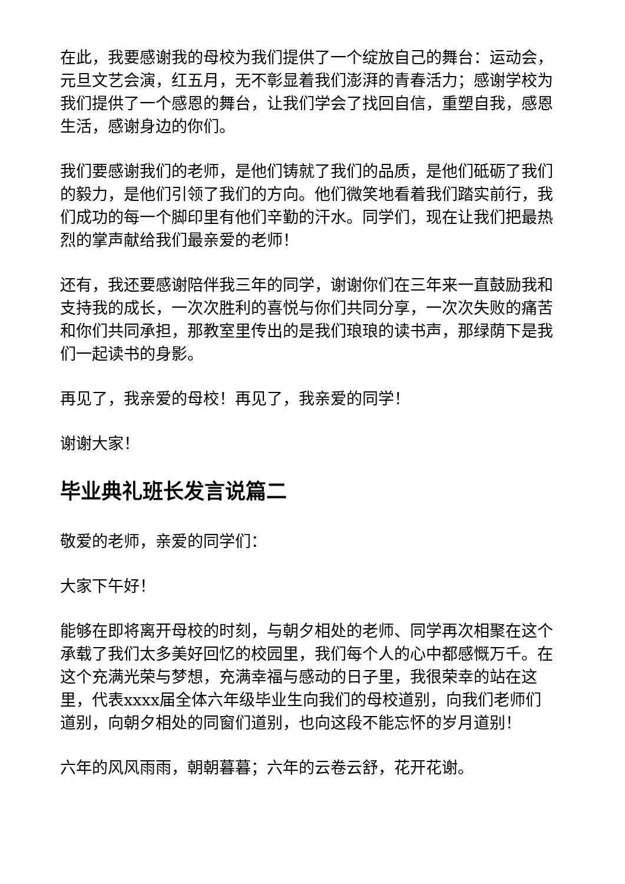在此，我要感谢我的母校为我们提供了一个绽放自己的舞台：运动会，元旦文艺会演，红五月，无不彰显着我们澎湃的青春活力；感谢学校为我们提供了一个感恩的舞台，让我们学会了找回自信，重塑自我，感恩生活，感谢身边的你们。
我们要感谢我们的老师，是他们铸就了我们的品质，是他们砥砺了我们的毅力，是他们引领了我们的方向。他们微笑地看着我们踏实前行，我们成功的每一个脚印里有他们辛勤的汗水。同学们，现在让我们把最热烈的掌声献给我们最亲爱的老师！
还有，我还要感谢陪伴我三年的同学，谢谢你们在三年来一直鼓励我和支持我的成长，一次次胜利的喜悦与你们共同分享，一次次失败的痛苦和你们共同承担，那教室里传出的是我们琅琅的读书声，那绿荫下是我们一起读书的身影。
再见了，我亲爱的母校！再见了，我亲爱的同学！
谢谢大家！
毕业典礼班长发言说篇二
敬爱的老师，亲爱的同学们：
大家下午好！
能够在即将离开母校的时刻，与朝夕相处的老师、同学再次相聚在这个承载了我们太多美好回忆的校园里，我们每个人的心中都感慨万千。在这个充满光荣与梦想，充满幸福与感动的日子里，我很荣幸的站在这里，代表xxxx届全体六年级毕业生向我们的母校道别，向我们老师们道别，向朝夕相处的同窗们道别，也向这段不能忘怀的岁月道别！
六年的风风雨雨，朝朝暮暮；六年的云卷云舒，花开花谢。